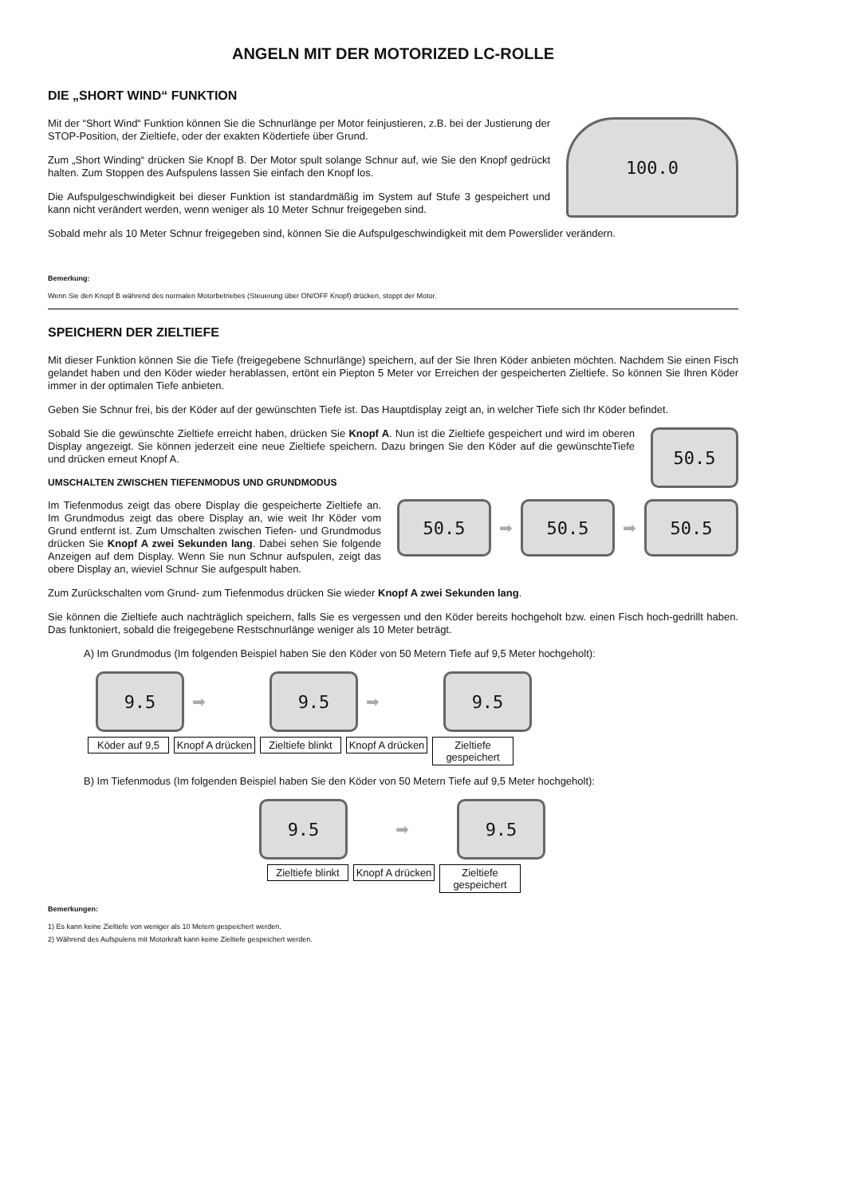ANGELN MIT DER MOTORIZED LC-ROLLE
DIE „SHORT WIND“ FUNKTION
Mit der “Short Wind“ Funktion können Sie die Schnurlänge per Motor feinjustieren, z.B. bei der Justierung der STOP-Position, der Zieltiefe, oder der exakten Ködertiefe über Grund.
Zum „Short Winding“ drücken Sie Knopf B. Der Motor spult solange Schnur auf, wie Sie den Knopf gedrückt halten. Zum Stoppen des Aufspulens lassen Sie einfach den Knopf los.
Die Aufspulgeschwindigkeit bei dieser Funktion ist standardmäßig im System auf Stufe 3 gespeichert und kann nicht verändert werden, wenn weniger als 10 Meter Schnur freigegeben sind.
100.0
Sobald mehr als 10 Meter Schnur freigegeben sind, können Sie die Aufspulgeschwindigkeit mit dem Powerslider verändern.
Bemerkung:
Wenn Sie den Knopf B während des normalen Motorbetriebes (Steuerung über ON/OFF Knopf) drücken, stoppt der Motor.
SPEICHERN DER ZIELTIEFE
Mit dieser Funktion können Sie die Tiefe (freigegebene Schnurlänge) speichern, auf der Sie Ihren Köder anbieten möchten. Nachdem Sie einen Fisch gelandet haben und den Köder wieder herablassen, ertönt ein Piepton 5 Meter vor Erreichen der gespeicherten Zieltiefe. So können Sie Ihren Köder immer in der optimalen Tiefe anbieten.
Geben Sie Schnur frei, bis der Köder auf der gewünschten Tiefe ist. Das Hauptdisplay zeigt an, in welcher Tiefe sich Ihr Köder befindet.
Sobald Sie die gewünschte Zieltiefe erreicht haben, drücken Sie Knopf A. Nun ist die Zieltiefe gespeichert und wird im oberen Display angezeigt. Sie können jederzeit eine neue Zieltiefe speichern. Dazu bringen Sie den Köder auf die gewünschteTiefe und drücken erneut Knopf A.
UMSCHALTEN ZWISCHEN TIEFENMODUS UND GRUNDMODUS
50.5
Im Tiefenmodus zeigt das obere Display die gespeicherte Zieltiefe an. Im Grundmodus zeigt das obere Display an, wie weit Ihr Köder vom Grund entfernt ist. Zum Umschalten zwischen Tiefen- und Grundmodus drücken Sie Knopf A zwei Sekunden lang. Dabei sehen Sie folgende Anzeigen auf dem Display. Wenn Sie nun Schnur aufspulen, zeigt das obere Display an, wieviel Schnur Sie aufgespult haben.
50.5
➡
50.5
➡
50.5
Zum Zurückschalten vom Grund- zum Tiefenmodus drücken Sie wieder Knopf A zwei Sekunden lang.
Sie können die Zieltiefe auch nachträglich speichern, falls Sie es vergessen und den Köder bereits hochgeholt bzw. einen Fisch hoch-gedrillt haben. Das funktoniert, sobald die freigegebene Restschnurlänge weniger als 10 Meter beträgt.
A) Im Grundmodus (Im folgenden Beispiel haben Sie den Köder von 50 Metern Tiefe auf 9,5 Meter hochgeholt):
9.5
➡
9.5
➡
9.5
Köder auf 9,5 Knopf A drücken Zieltiefe blinkt Knopf A drücken Zieltiefe gespeichert
B) Im Tiefenmodus (Im folgenden Beispiel haben Sie den Köder von 50 Metern Tiefe auf 9,5 Meter hochgeholt):
9.5
➡
9.5
Zieltiefe blinkt Knopf A drücken Zieltiefe gespeichert
Bemerkungen:
1) Es kann keine Zieltiefe von weniger als 10 Metern gespeichert werden.
2) Während des Aufspulens mit Motorkraft kann keine Zieltiefe gespeichert werden.